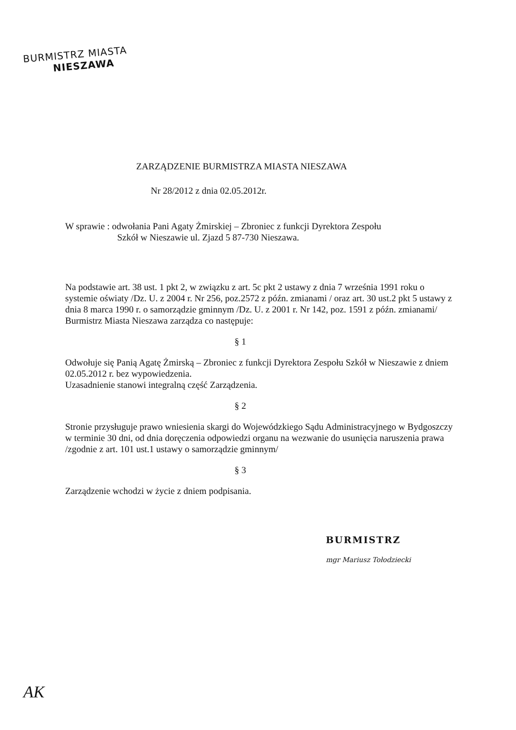BURMISTRZ MIASTA
NIESZAWA
ZARZĄDZENIE BURMISTRZA MIASTA NIESZAWA
Nr 28/2012 z dnia 02.05.2012r.
W sprawie : odwołania Pani Agaty Żmirskiej – Zbroniec z funkcji Dyrektora Zespołu
Szkół w Nieszawie ul. Zjazd 5 87-730 Nieszawa.
Na podstawie art. 38 ust. 1 pkt 2, w związku z art. 5c pkt 2 ustawy z dnia 7 września 1991 roku o systemie oświaty /Dz. U. z 2004 r. Nr 256, poz.2572 z późn. zmianami / oraz art. 30 ust.2 pkt 5 ustawy z dnia 8 marca 1990 r. o samorządzie gminnym /Dz. U. z 2001 r. Nr 142, poz. 1591 z późn. zmianami/ Burmistrz Miasta Nieszawa zarządza co następuje:
§ 1
Odwołuje się Panią Agatę Żmirską – Zbroniec z funkcji Dyrektora Zespołu Szkół w Nieszawie z dniem 02.05.2012 r. bez wypowiedzenia.
Uzasadnienie stanowi integralną część Zarządzenia.
§ 2
Stronie przysługuje prawo wniesienia skargi do Wojewódzkiego Sądu Administracyjnego w Bydgoszczy w terminie 30 dni, od dnia doręczenia odpowiedzi organu na wezwanie do usunięcia naruszenia prawa /zgodnie z art. 101 ust.1 ustawy o samorządzie gminnym/
§ 3
Zarządzenie wchodzi w życie z dniem podpisania.
BURMISTRZ
mgr Mariusz Tołodziecki
AK